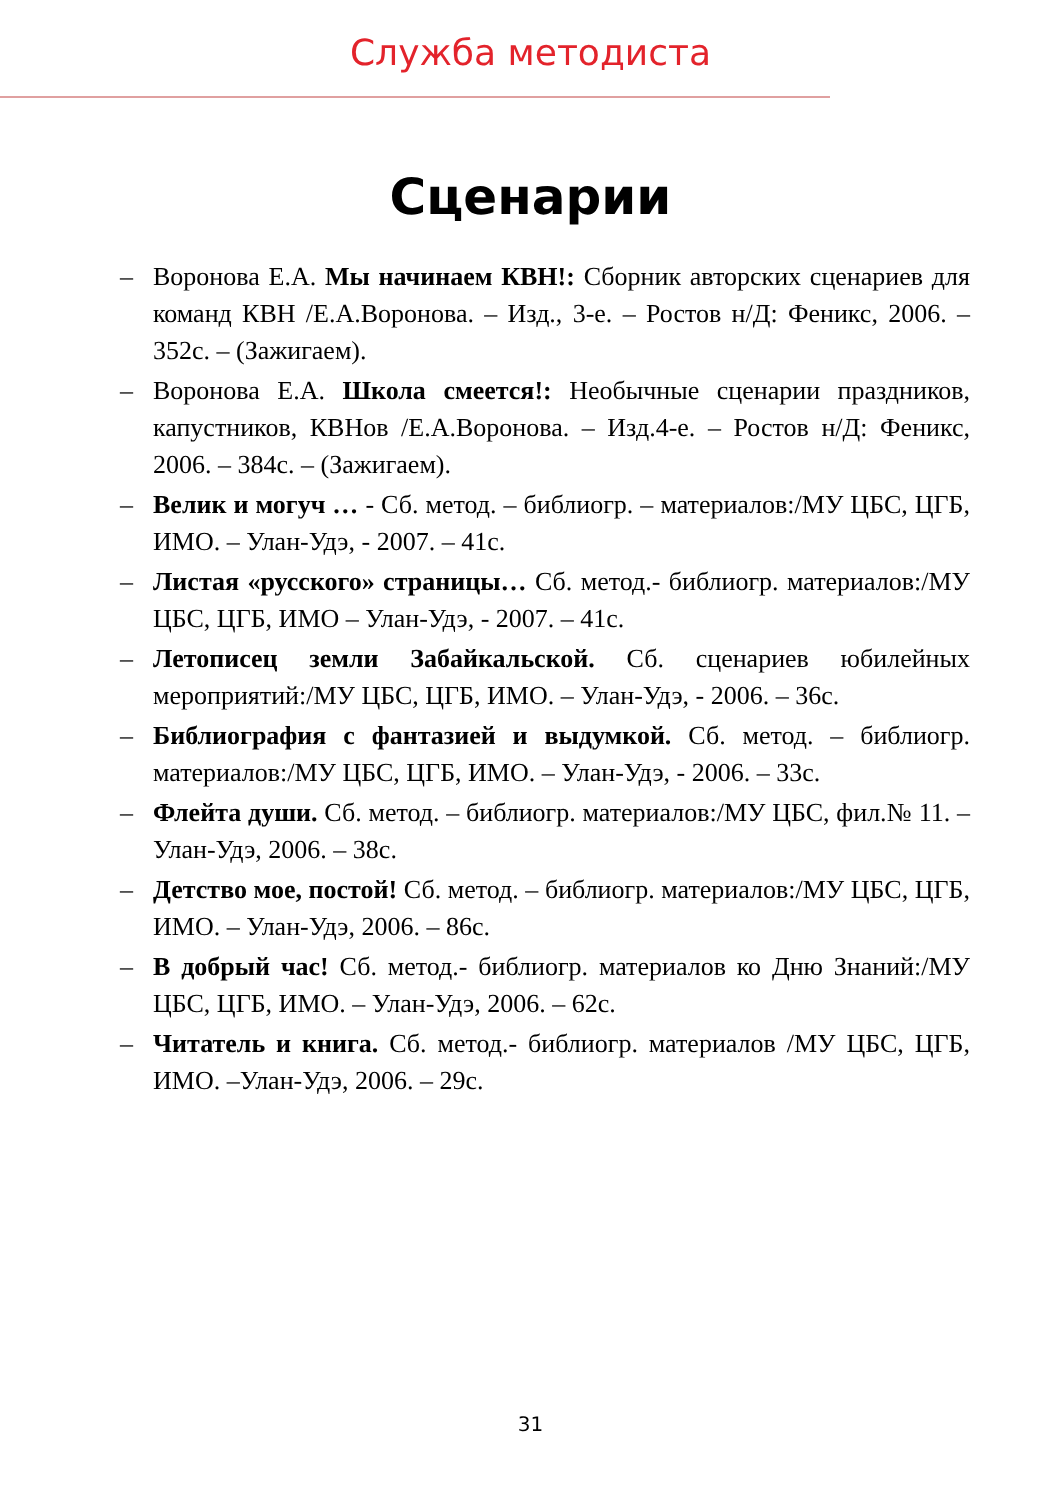Служба методиста
Сценарии
– Воронова Е.А. Мы начинаем КВН!: Сборник авторских сценариев для команд КВН /Е.А.Воронова. – Изд., 3-е. – Ростов н/Д: Феникс, 2006. – 352с. – (Зажигаем).
– Воронова Е.А. Школа смеется!: Необычные сценарии праздников, капустников, КВНов /Е.А.Воронова. – Изд.4-е. – Ростов н/Д: Феникс, 2006. – 384с. – (Зажигаем).
– Велик и могуч … - Сб. метод. – библиогр. – материалов:/МУ ЦБС, ЦГБ, ИМО. – Улан-Удэ, - 2007. – 41с.
– Листая «русского» страницы… Сб. метод.- библиогр. материалов:/МУ ЦБС, ЦГБ, ИМО – Улан-Удэ, - 2007. – 41с.
– Летописец земли Забайкальской. Сб. сценариев юбилейных мероприятий:/МУ ЦБС, ЦГБ, ИМО. – Улан-Удэ, - 2006. – 36с.
– Библиография с фантазией и выдумкой. Сб. метод. – библиогр. материалов:/МУ ЦБС, ЦГБ, ИМО. – Улан-Удэ, - 2006. – 33с.
– Флейта души. Сб. метод. – библиогр. материалов:/МУ ЦБС, фил.№ 11. – Улан-Удэ, 2006. – 38с.
– Детство мое, постой! Сб. метод. – библиогр. материалов:/МУ ЦБС, ЦГБ, ИМО. – Улан-Удэ, 2006. – 86с.
– В добрый час! Сб. метод.- библиогр. материалов ко Дню Знаний:/МУ ЦБС, ЦГБ, ИМО. – Улан-Удэ, 2006. – 62с.
– Читатель и книга. Сб. метод.- библиогр. материалов /МУ ЦБС, ЦГБ, ИМО. –Улан-Удэ, 2006. – 29с.
31